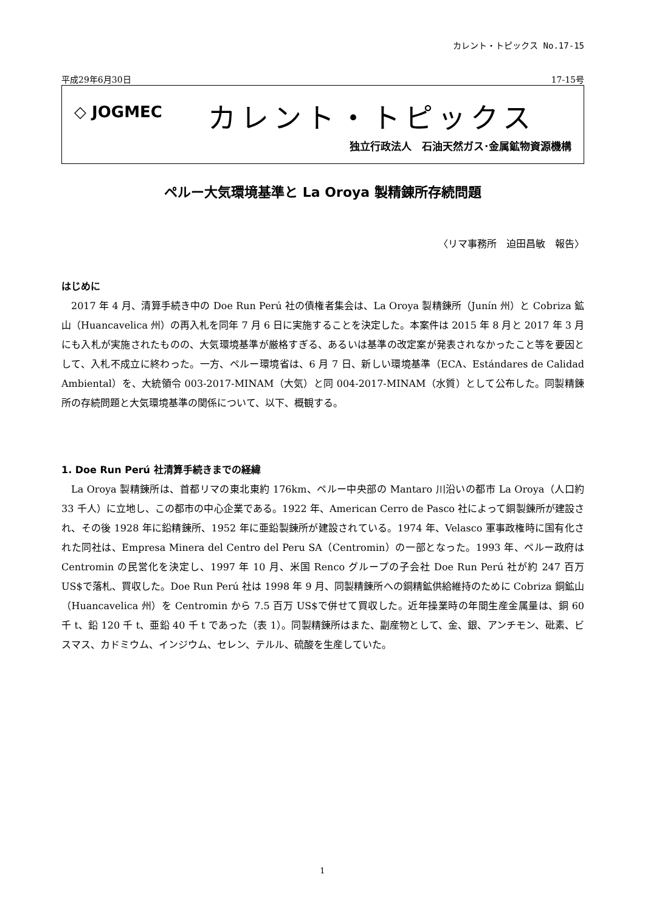カレント・トピックス No.17-15
平成29年6月30日 17-15号
◇ JOGMEC
カレント・トピックス
独立行政法人　石油天然ガス･金属鉱物資源機構
ペルー大気環境基準と La Oroya 製精錬所存続問題
〈リマ事務所　迫田昌敏　報告〉
はじめに
2017 年 4 月、清算手続き中の Doe Run Perú 社の債権者集会は、La Oroya 製精錬所（Junín 州）と Cobriza 鉱山（Huancavelica 州）の再入札を同年 7 月 6 日に実施することを決定した。本案件は 2015 年 8 月と 2017 年 3 月にも入札が実施されたものの、大気環境基準が厳格すぎる、あるいは基準の改定案が発表されなかったこと等を要因として、入札不成立に終わった。一方、ペルー環境省は、6 月 7 日、新しい環境基準（ECA、Estándares de Calidad Ambiental）を、大統領令 003-2017-MINAM（大気）と同 004-2017-MINAM（水質）として公布した。同製精錬所の存続問題と大気環境基準の関係について、以下、概観する。
1. Doe Run Perú 社清算手続きまでの経緯
La Oroya 製精錬所は、首都リマの東北東約 176km、ペルー中央部の Mantaro 川沿いの都市 La Oroya（人口約 33 千人）に立地し、この都市の中心企業である。1922 年、American Cerro de Pasco 社によって銅製錬所が建設され、その後 1928 年に鉛精錬所、1952 年に亜鉛製錬所が建設されている。1974 年、Velasco 軍事政権時に国有化された同社は、Empresa Minera del Centro del Peru SA（Centromin）の一部となった。1993 年、ペルー政府は Centromin の民営化を決定し、1997 年 10 月、米国 Renco グループの子会社 Doe Run Perú 社が約 247 百万 US$で落札、買収した。Doe Run Perú 社は 1998 年 9 月、同製精錬所への銅精鉱供給維持のために Cobriza 銅鉱山（Huancavelica 州）を Centromin から 7.5 百万 US$で併せて買収した。近年操業時の年間生産金属量は、銅 60 千 t、鉛 120 千 t、亜鉛 40 千 t であった（表 1）。同製精錬所はまた、副産物として、金、銀、アンチモン、砒素、ビスマス、カドミウム、インジウム、セレン、テルル、硫酸を生産していた。
1